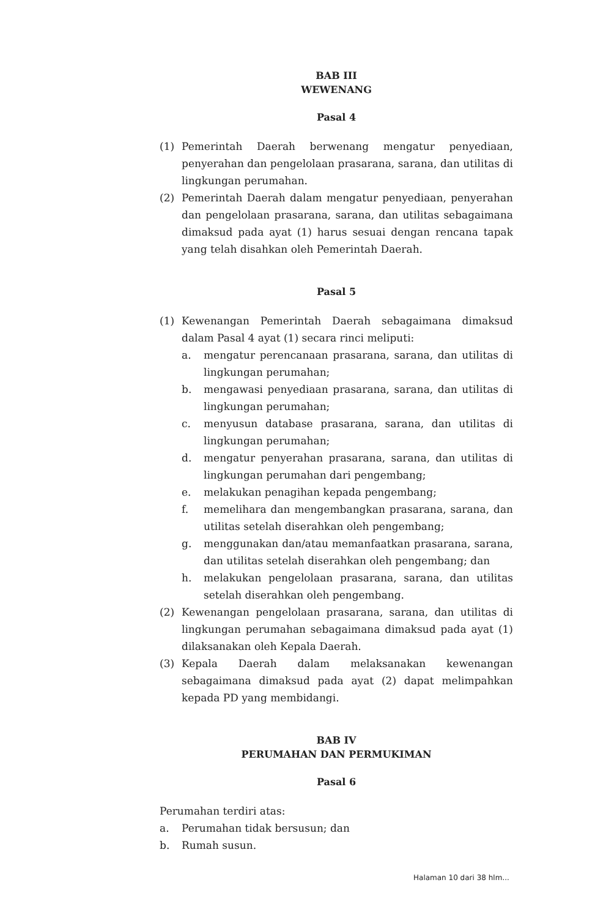BAB III
WEWENANG
Pasal 4
(1) Pemerintah Daerah berwenang mengatur penyediaan, penyerahan dan pengelolaan prasarana, sarana, dan utilitas di lingkungan perumahan.
(2) Pemerintah Daerah dalam mengatur penyediaan, penyerahan dan pengelolaan prasarana, sarana, dan utilitas sebagaimana dimaksud pada ayat (1) harus sesuai dengan rencana tapak yang telah disahkan oleh Pemerintah Daerah.
Pasal 5
(1) Kewenangan Pemerintah Daerah sebagaimana dimaksud dalam Pasal 4 ayat (1) secara rinci meliputi:
a. mengatur perencanaan prasarana, sarana, dan utilitas di lingkungan perumahan;
b. mengawasi penyediaan prasarana, sarana, dan utilitas di lingkungan perumahan;
c. menyusun database prasarana, sarana, dan utilitas di lingkungan perumahan;
d. mengatur penyerahan prasarana, sarana, dan utilitas di lingkungan perumahan dari pengembang;
e. melakukan penagihan kepada pengembang;
f. memelihara dan mengembangkan prasarana, sarana, dan utilitas setelah diserahkan oleh pengembang;
g. menggunakan dan/atau memanfaatkan prasarana, sarana, dan utilitas setelah diserahkan oleh pengembang; dan
h. melakukan pengelolaan prasarana, sarana, dan utilitas setelah diserahkan oleh pengembang.
(2) Kewenangan pengelolaan prasarana, sarana, dan utilitas di lingkungan perumahan sebagaimana dimaksud pada ayat (1) dilaksanakan oleh Kepala Daerah.
(3) Kepala Daerah dalam melaksanakan kewenangan sebagaimana dimaksud pada ayat (2) dapat melimpahkan kepada PD yang membidangi.
BAB IV
PERUMAHAN DAN PERMUKIMAN
Pasal 6
Perumahan terdiri atas:
a. Perumahan tidak bersusun; dan
b. Rumah susun.
Halaman 10 dari 38 hlm...